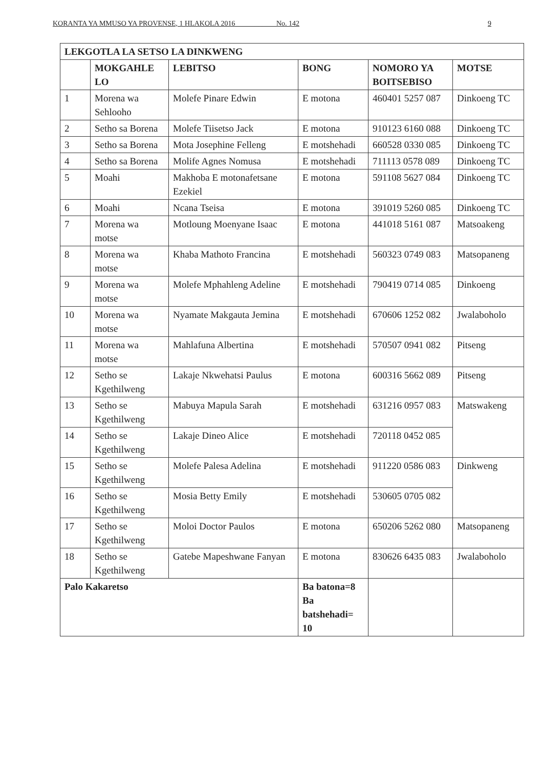KORANTA YA MMUSO YA PROVENSE, 1 HLAKOLA 2016 ____ No. 142 9
| LEKGOTLA LA SETSO LA DINKWENG | | | | | |
| --- | --- | --- | --- | --- | --- |
| | MOKGAHLE LO | LEBITSO | BONG | NOMORO YA BOITSEBISO | MOTSE |
| 1 | Morena wa Sehlooho | Molefe Pinare Edwin | E motona | 460401 5257 087 | Dinkoeng TC |
| 2 | Setho sa Borena | Molefe Tiisetso Jack | E motona | 910123 6160 088 | Dinkoeng TC |
| 3 | Setho sa Borena | Mota Josephine Felleng | E motshehadi | 660528 0330 085 | Dinkoeng TC |
| 4 | Setho sa Borena | Molife Agnes Nomusa | E motshehadi | 711113 0578 089 | Dinkoeng TC |
| 5 | Moahi | Makhoba E motonafetsane Ezekiel | E motona | 591108 5627 084 | Dinkoeng TC |
| 6 | Moahi | Ncana Tseisa | E motona | 391019 5260 085 | Dinkoeng TC |
| 7 | Morena wa motse | Motloung Moenyane Isaac | E motona | 441018 5161 087 | Matsoakeng |
| 8 | Morena wa motse | Khaba Mathoto Francina | E motshehadi | 560323 0749 083 | Matsopaneng |
| 9 | Morena wa motse | Molefe Mphahleng Adeline | E motshehadi | 790419 0714 085 | Dinkoeng |
| 10 | Morena wa motse | Nyamate Makgauta Jemina | E motshehadi | 670606 1252 082 | Jwalaboholo |
| 11 | Morena wa motse | Mahlafuna Albertina | E motshehadi | 570507 0941 082 | Pitseng |
| 12 | Setho se Kgethilweng | Lakaje Nkwehatsi Paulus | E motona | 600316 5662 089 | Pitseng |
| 13 | Setho se Kgethilweng | Mabuya Mapula Sarah | E motshehadi | 631216 0957 083 | Matswakeng |
| 14 | Setho se Kgethilweng | Lakaje Dineo Alice | E motshehadi | 720118 0452 085 | |
| 15 | Setho se Kgethilweng | Molefe Palesa Adelina | E motshehadi | 911220 0586 083 | Dinkweng |
| 16 | Setho se Kgethilweng | Mosia Betty Emily | E motshehadi | 530605 0705 082 | |
| 17 | Setho se Kgethilweng | Moloi Doctor Paulos | E motona | 650206 5262 080 | Matsopaneng |
| 18 | Setho se Kgethilweng | Gatebe Mapeshwane Fanyan | E motona | 830626 6435 083 | Jwalaboholo |
| Palo Kakaretso | | | Ba batona=8 Ba batshehadi= 10 | | |